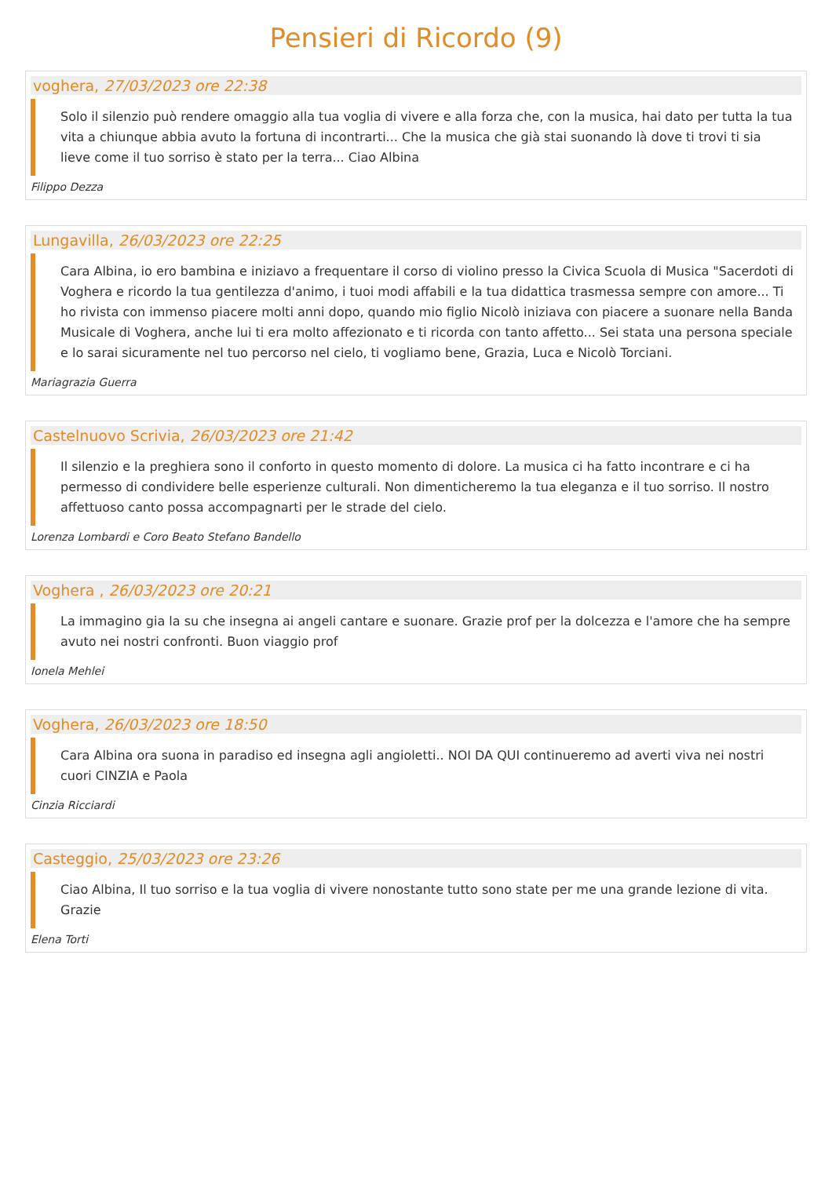Pensieri di Ricordo (9)
voghera, 27/03/2023 ore 22:38
Solo il silenzio può rendere omaggio alla tua voglia di vivere e alla forza che, con la musica, hai dato per tutta la tua vita a chiunque abbia avuto la fortuna di incontrarti... Che la musica che già stai suonando là dove ti trovi ti sia lieve come il tuo sorriso è stato per la terra... Ciao Albina
Filippo Dezza
Lungavilla, 26/03/2023 ore 22:25
Cara Albina, io ero bambina e iniziavo a frequentare il corso di violino presso la Civica Scuola di Musica "Sacerdoti di Voghera e ricordo la tua gentilezza d'animo, i tuoi modi affabili e la tua didattica trasmessa sempre con amore... Ti ho rivista con immenso piacere molti anni dopo, quando mio figlio Nicolò iniziava con piacere a suonare nella Banda Musicale di Voghera, anche lui ti era molto affezionato e ti ricorda con tanto affetto... Sei stata una persona speciale e lo sarai sicuramente nel tuo percorso nel cielo, ti vogliamo bene, Grazia, Luca e Nicolò Torciani.
Mariagrazia Guerra
Castelnuovo Scrivia, 26/03/2023 ore 21:42
Il silenzio e la preghiera sono il conforto in questo momento di dolore. La musica ci ha fatto incontrare e ci ha permesso di condividere belle esperienze culturali. Non dimenticheremo la tua eleganza e il tuo sorriso. Il nostro affettuoso canto possa accompagnarti per le strade del cielo.
Lorenza Lombardi e Coro Beato Stefano Bandello
Voghera , 26/03/2023 ore 20:21
La immagino gia la su che insegna ai angeli cantare e suonare. Grazie prof per la dolcezza e l'amore che ha sempre avuto nei nostri confronti. Buon viaggio prof
Ionela Mehlei
Voghera, 26/03/2023 ore 18:50
Cara Albina ora suona in paradiso ed insegna agli angioletti.. NOI DA QUI continueremo ad averti viva nei nostri cuori CINZIA e Paola
Cinzia Ricciardi
Casteggio, 25/03/2023 ore 23:26
Ciao Albina, Il tuo sorriso e la tua voglia di vivere nonostante tutto sono state per me una grande lezione di vita. Grazie
Elena Torti